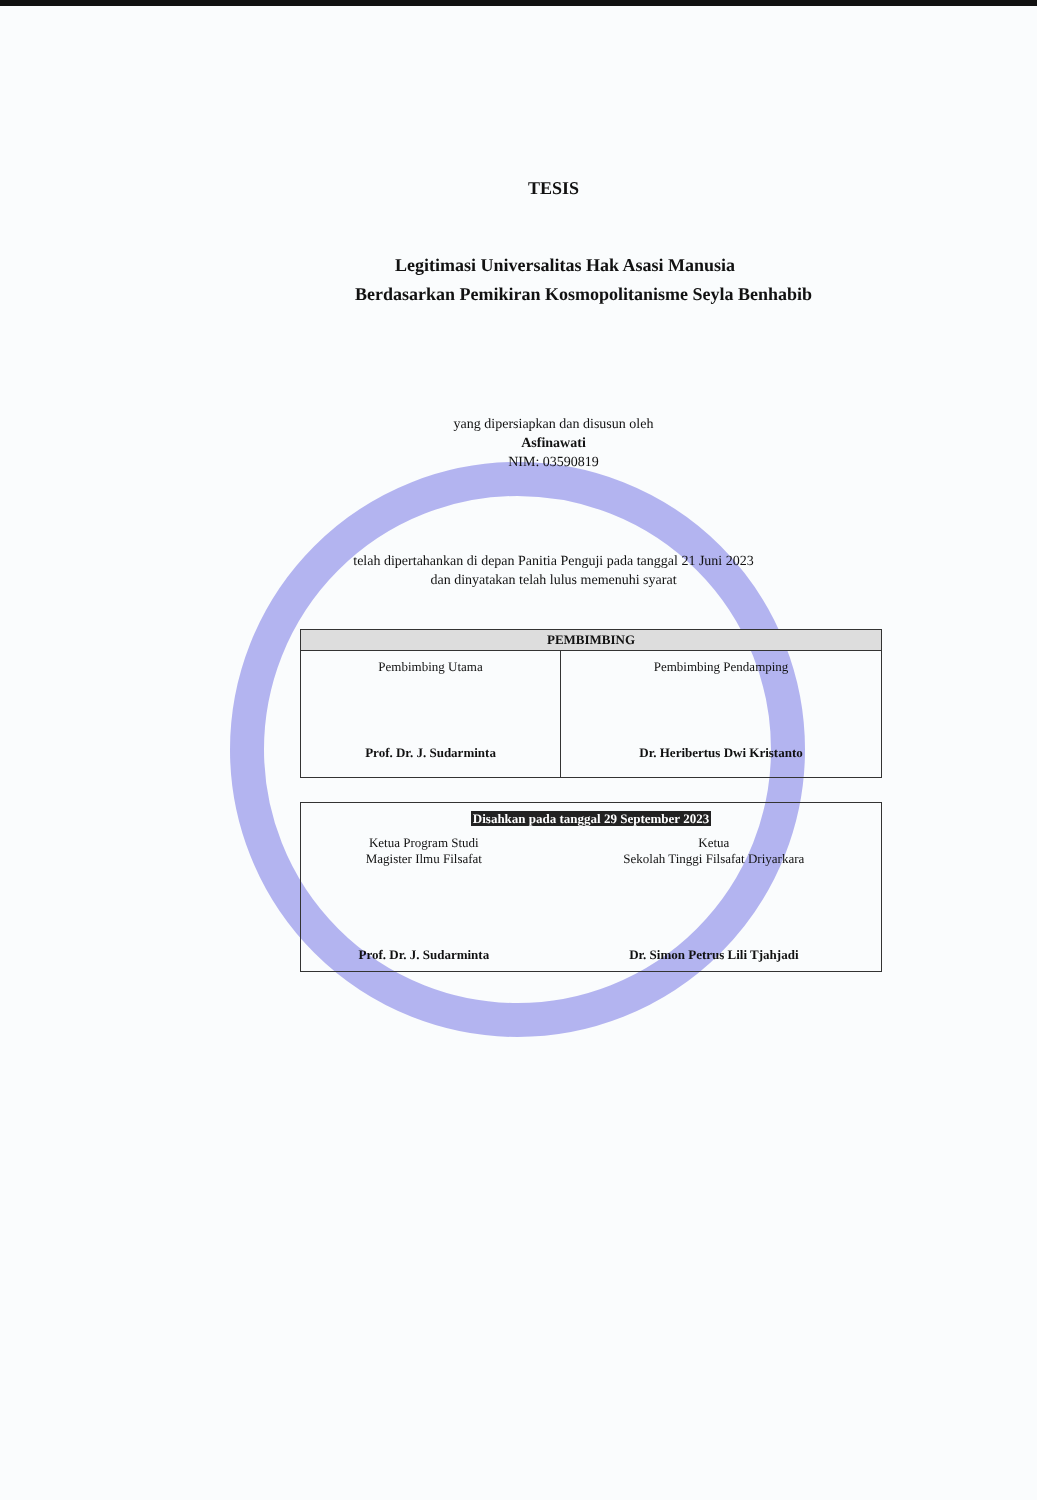TESIS
Legitimasi Universalitas Hak Asasi Manusia
Berdasarkan Pemikiran Kosmopolitanisme Seyla Benhabib
yang dipersiapkan dan disusun oleh
Asfinawati
NIM: 03590819
telah dipertahankan di depan Panitia Penguji pada tanggal 21 Juni 2023
dan dinyatakan telah lulus memenuhi syarat
| PEMBIMBING | |
| --- | --- |
| Pembimbing Utama Prof. Dr. J. Sudarminta | Pembimbing Pendamping Dr. Heribertus Dwi Kristanto |
| Disahkan pada tanggal 29 September 2023 | |
| Ketua Program Studi Magister Ilmu Filsafat Prof. Dr. J. Sudarminta | Ketua Sekolah Tinggi Filsafat Driyarkara Dr. Simon Petrus Lili Tjahjadi |